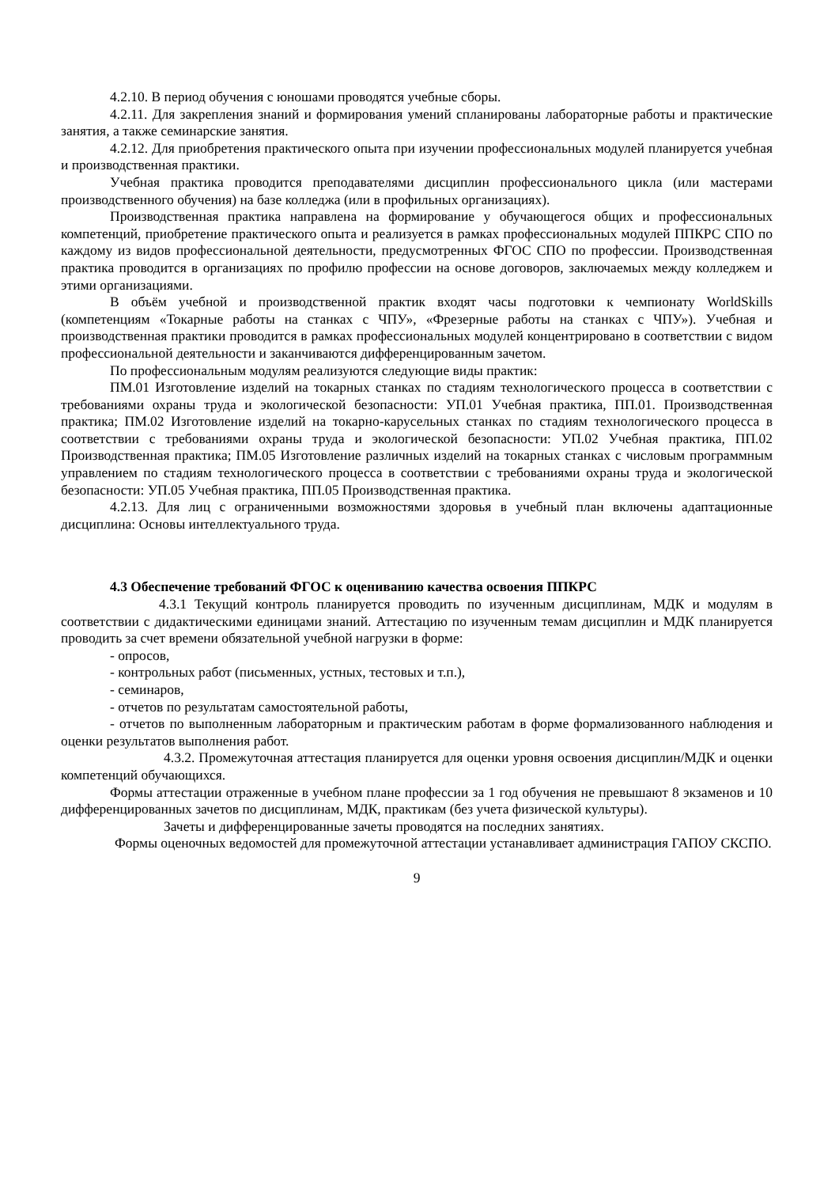4.2.10. В период обучения с юношами проводятся учебные сборы.
4.2.11. Для закрепления знаний и формирования умений спланированы лабораторные работы и практические занятия, а также семинарские занятия.
4.2.12. Для приобретения практического опыта при изучении профессиональных модулей планируется учебная и производственная практики.
Учебная практика проводится преподавателями дисциплин профессионального цикла (или мастерами производственного обучения) на базе колледжа (или в профильных организациях).
Производственная практика направлена на формирование у обучающегося общих и профессиональных компетенций, приобретение практического опыта и реализуется в рамках профессиональных модулей ППКРС СПО по каждому из видов профессиональной деятельности, предусмотренных ФГОС СПО по профессии. Производственная практика проводится в организациях по профилю профессии на основе договоров, заключаемых между колледжем и этими организациями.
В объём учебной и производственной практик входят часы подготовки к чемпионату WorldSkills (компетенциям «Токарные работы на станках с ЧПУ», «Фрезерные работы на станках с ЧПУ»). Учебная и производственная практики проводится в рамках профессиональных модулей концентрировано в соответствии с видом профессиональной деятельности и заканчиваются дифференцированным зачетом.
По профессиональным модулям реализуются следующие виды практик:
ПМ.01 Изготовление изделий на токарных станках по стадиям технологического процесса в соответствии с требованиями охраны труда и экологической безопасности: УП.01 Учебная практика, ПП.01. Производственная практика; ПМ.02 Изготовление изделий на токарно-карусельных станках по стадиям технологического процесса в соответствии с требованиями охраны труда и экологической безопасности: УП.02 Учебная практика, ПП.02 Производственная практика; ПМ.05 Изготовление различных изделий на токарных станках с числовым программным управлением по стадиям технологического процесса в соответствии с требованиями охраны труда и экологической безопасности: УП.05 Учебная практика, ПП.05 Производственная практика.
4.2.13. Для лиц с ограниченными возможностями здоровья в учебный план включены адаптационные дисциплина: Основы интеллектуального труда.
4.3 Обеспечение требований ФГОС к оцениванию качества освоения ППКРС
4.3.1 Текущий контроль планируется проводить по изученным дисциплинам, МДК и модулям в соответствии с дидактическими единицами знаний. Аттестацию по изученным темам дисциплин и МДК планируется проводить за счет времени обязательной учебной нагрузки в форме:
- опросов,
- контрольных работ (письменных, устных, тестовых и т.п.),
- семинаров,
- отчетов по результатам самостоятельной работы,
- отчетов по выполненным лабораторным и практическим работам в форме формализованного наблюдения и оценки результатов выполнения работ.
4.3.2. Промежуточная аттестация планируется для оценки уровня освоения дисциплин/МДК и оценки компетенций обучающихся.
Формы аттестации отраженные в учебном плане профессии за 1 год обучения не превышают 8 экзаменов и 10 дифференцированных зачетов по дисциплинам, МДК, практикам (без учета физической культуры).
Зачеты и дифференцированные зачеты проводятся на последних занятиях.
Формы оценочных ведомостей для промежуточной аттестации устанавливает администрация ГАПОУ СКСПО.
9